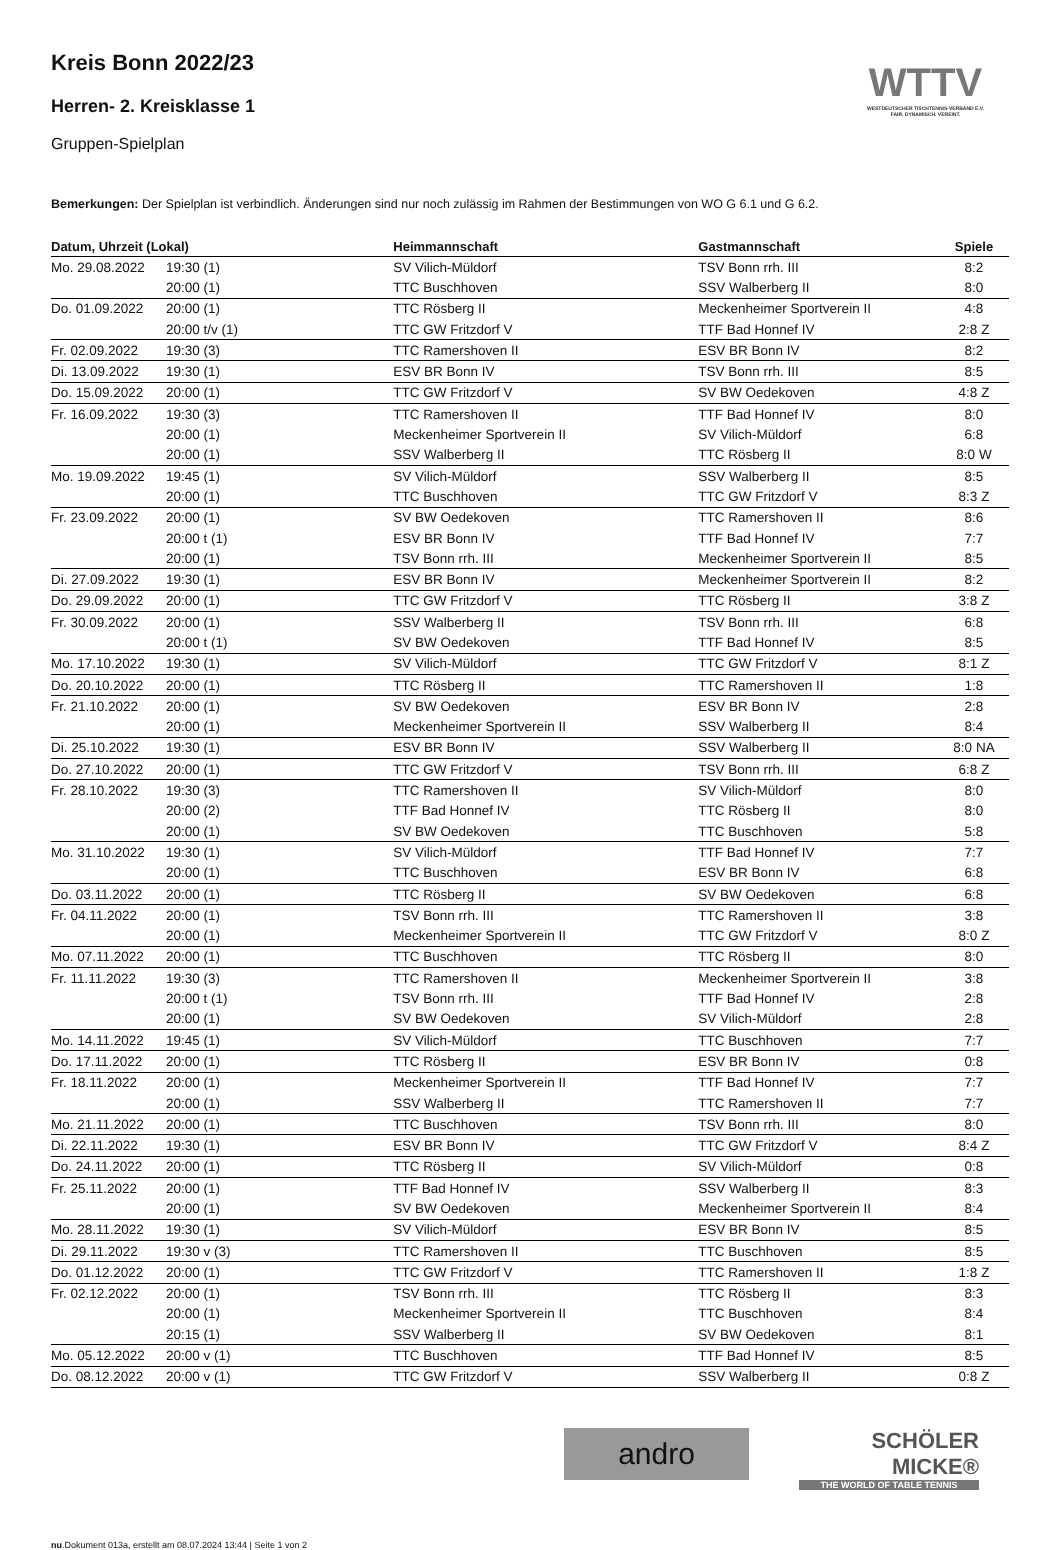Kreis Bonn 2022/23
Herren- 2. Kreisklasse 1
Gruppen-Spielplan
WTTV
WESTDEUTSCHER TISCHTENNIS-VERBAND E.V.
FAIR. DYNAMISCH. VEREINT.
Bemerkungen: Der Spielplan ist verbindlich. Änderungen sind nur noch zulässig im Rahmen der Bestimmungen von WO G 6.1 und G 6.2.
| Datum, Uhrzeit (Lokal) | | Heimmannschaft | Gastmannschaft | Spiele |
| --- | --- | --- | --- | --- |
| Mo. 29.08.2022 | 19:30 (1) | SV Vilich-Müldorf | TSV Bonn rrh. III | 8:2 |
| | 20:00 (1) | TTC Buschhoven | SSV Walberberg II | 8:0 |
| Do. 01.09.2022 | 20:00 (1) | TTC Rösberg II | Meckenheimer Sportverein II | 4:8 |
| | 20:00 t/v (1) | TTC GW Fritzdorf V | TTF Bad Honnef IV | 2:8 Z |
| Fr. 02.09.2022 | 19:30 (3) | TTC Ramershoven II | ESV BR Bonn IV | 8:2 |
| Di. 13.09.2022 | 19:30 (1) | ESV BR Bonn IV | TSV Bonn rrh. III | 8:5 |
| Do. 15.09.2022 | 20:00 (1) | TTC GW Fritzdorf V | SV BW Oedekoven | 4:8 Z |
| Fr. 16.09.2022 | 19:30 (3) | TTC Ramershoven II | TTF Bad Honnef IV | 8:0 |
| | 20:00 (1) | Meckenheimer Sportverein II | SV Vilich-Müldorf | 6:8 |
| | 20:00 (1) | SSV Walberberg II | TTC Rösberg II | 8:0 W |
| Mo. 19.09.2022 | 19:45 (1) | SV Vilich-Müldorf | SSV Walberberg II | 8:5 |
| | 20:00 (1) | TTC Buschhoven | TTC GW Fritzdorf V | 8:3 Z |
| Fr. 23.09.2022 | 20:00 (1) | SV BW Oedekoven | TTC Ramershoven II | 8:6 |
| | 20:00 t (1) | ESV BR Bonn IV | TTF Bad Honnef IV | 7:7 |
| | 20:00 (1) | TSV Bonn rrh. III | Meckenheimer Sportverein II | 8:5 |
| Di. 27.09.2022 | 19:30 (1) | ESV BR Bonn IV | Meckenheimer Sportverein II | 8:2 |
| Do. 29.09.2022 | 20:00 (1) | TTC GW Fritzdorf V | TTC Rösberg II | 3:8 Z |
| Fr. 30.09.2022 | 20:00 (1) | SSV Walberberg II | TSV Bonn rrh. III | 6:8 |
| | 20:00 t (1) | SV BW Oedekoven | TTF Bad Honnef IV | 8:5 |
| Mo. 17.10.2022 | 19:30 (1) | SV Vilich-Müldorf | TTC GW Fritzdorf V | 8:1 Z |
| Do. 20.10.2022 | 20:00 (1) | TTC Rösberg II | TTC Ramershoven II | 1:8 |
| Fr. 21.10.2022 | 20:00 (1) | SV BW Oedekoven | ESV BR Bonn IV | 2:8 |
| | 20:00 (1) | Meckenheimer Sportverein II | SSV Walberberg II | 8:4 |
| Di. 25.10.2022 | 19:30 (1) | ESV BR Bonn IV | SSV Walberberg II | 8:0 NA |
| Do. 27.10.2022 | 20:00 (1) | TTC GW Fritzdorf V | TSV Bonn rrh. III | 6:8 Z |
| Fr. 28.10.2022 | 19:30 (3) | TTC Ramershoven II | SV Vilich-Müldorf | 8:0 |
| | 20:00 (2) | TTF Bad Honnef IV | TTC Rösberg II | 8:0 |
| | 20:00 (1) | SV BW Oedekoven | TTC Buschhoven | 5:8 |
| Mo. 31.10.2022 | 19:30 (1) | SV Vilich-Müldorf | TTF Bad Honnef IV | 7:7 |
| | 20:00 (1) | TTC Buschhoven | ESV BR Bonn IV | 6:8 |
| Do. 03.11.2022 | 20:00 (1) | TTC Rösberg II | SV BW Oedekoven | 6:8 |
| Fr. 04.11.2022 | 20:00 (1) | TSV Bonn rrh. III | TTC Ramershoven II | 3:8 |
| | 20:00 (1) | Meckenheimer Sportverein II | TTC GW Fritzdorf V | 8:0 Z |
| Mo. 07.11.2022 | 20:00 (1) | TTC Buschhoven | TTC Rösberg II | 8:0 |
| Fr. 11.11.2022 | 19:30 (3) | TTC Ramershoven II | Meckenheimer Sportverein II | 3:8 |
| | 20:00 t (1) | TSV Bonn rrh. III | TTF Bad Honnef IV | 2:8 |
| | 20:00 (1) | SV BW Oedekoven | SV Vilich-Müldorf | 2:8 |
| Mo. 14.11.2022 | 19:45 (1) | SV Vilich-Müldorf | TTC Buschhoven | 7:7 |
| Do. 17.11.2022 | 20:00 (1) | TTC Rösberg II | ESV BR Bonn IV | 0:8 |
| Fr. 18.11.2022 | 20:00 (1) | Meckenheimer Sportverein II | TTF Bad Honnef IV | 7:7 |
| | 20:00 (1) | SSV Walberberg II | TTC Ramershoven II | 7:7 |
| Mo. 21.11.2022 | 20:00 (1) | TTC Buschhoven | TSV Bonn rrh. III | 8:0 |
| Di. 22.11.2022 | 19:30 (1) | ESV BR Bonn IV | TTC GW Fritzdorf V | 8:4 Z |
| Do. 24.11.2022 | 20:00 (1) | TTC Rösberg II | SV Vilich-Müldorf | 0:8 |
| Fr. 25.11.2022 | 20:00 (1) | TTF Bad Honnef IV | SSV Walberberg II | 8:3 |
| | 20:00 (1) | SV BW Oedekoven | Meckenheimer Sportverein II | 8:4 |
| Mo. 28.11.2022 | 19:30 (1) | SV Vilich-Müldorf | ESV BR Bonn IV | 8:5 |
| Di. 29.11.2022 | 19:30 v (3) | TTC Ramershoven II | TTC Buschhoven | 8:5 |
| Do. 01.12.2022 | 20:00 (1) | TTC GW Fritzdorf V | TTC Ramershoven II | 1:8 Z |
| Fr. 02.12.2022 | 20:00 (1) | TSV Bonn rrh. III | TTC Rösberg II | 8:3 |
| | 20:00 (1) | Meckenheimer Sportverein II | TTC Buschhoven | 8:4 |
| | 20:15 (1) | SSV Walberberg II | SV BW Oedekoven | 8:1 |
| Mo. 05.12.2022 | 20:00 v (1) | TTC Buschhoven | TTF Bad Honnef IV | 8:5 |
| Do. 08.12.2022 | 20:00 v (1) | TTC GW Fritzdorf V | SSV Walberberg II | 0:8 Z |
andro
SCHÖLER
MICKE®
THE WORLD OF TABLE TENNIS
nu.Dokument 013a, erstellt am 08.07.2024 13:44 | Seite 1 von 2